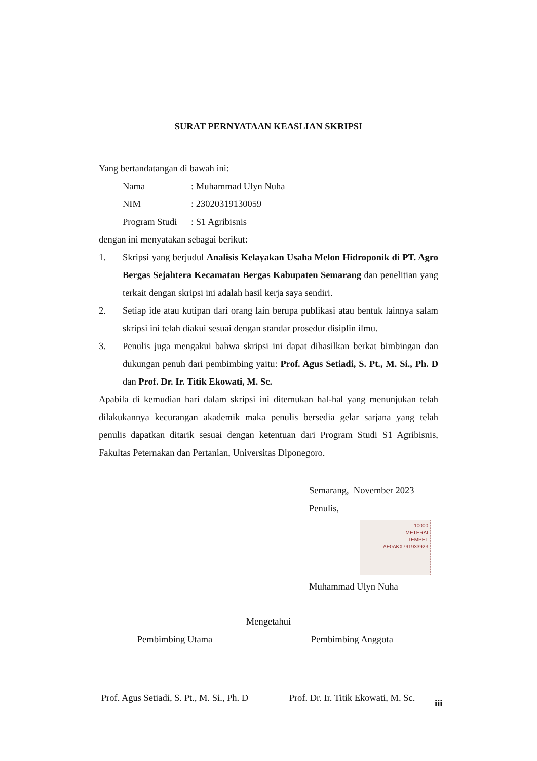SURAT PERNYATAAN KEASLIAN SKRIPSI
Yang bertandatangan di bawah ini:
Nama: Muhammad Ulyn Nuha
NIM: 23020319130059
Program Studi: S1 Agribisnis
dengan ini menyatakan sebagai berikut:
1. Skripsi yang berjudul Analisis Kelayakan Usaha Melon Hidroponik di PT. Agro Bergas Sejahtera Kecamatan Bergas Kabupaten Semarang dan penelitian yang terkait dengan skripsi ini adalah hasil kerja saya sendiri.
2. Setiap ide atau kutipan dari orang lain berupa publikasi atau bentuk lainnya salam skripsi ini telah diakui sesuai dengan standar prosedur disiplin ilmu.
3. Penulis juga mengakui bahwa skripsi ini dapat dihasilkan berkat bimbingan dan dukungan penuh dari pembimbing yaitu: Prof. Agus Setiadi, S. Pt., M. Si., Ph. D dan Prof. Dr. Ir. Titik Ekowati, M. Sc.
Apabila di kemudian hari dalam skripsi ini ditemukan hal-hal yang menunjukan telah dilakukannya kecurangan akademik maka penulis bersedia gelar sarjana yang telah penulis dapatkan ditarik sesuai dengan ketentuan dari Program Studi S1 Agribisnis, Fakultas Peternakan dan Pertanian, Universitas Diponegoro.
Semarang, November 2023
Penulis,
10000
METERAI
TEMPEL
AE0AKX791933923
Muhammad Ulyn Nuha
Mengetahui
Pembimbing Utama Pembimbing Anggota
Prof. Agus Setiadi, S. Pt., M. Si., Ph. D
Prof. Dr. Ir. Titik Ekowati, M. Sc.
iii